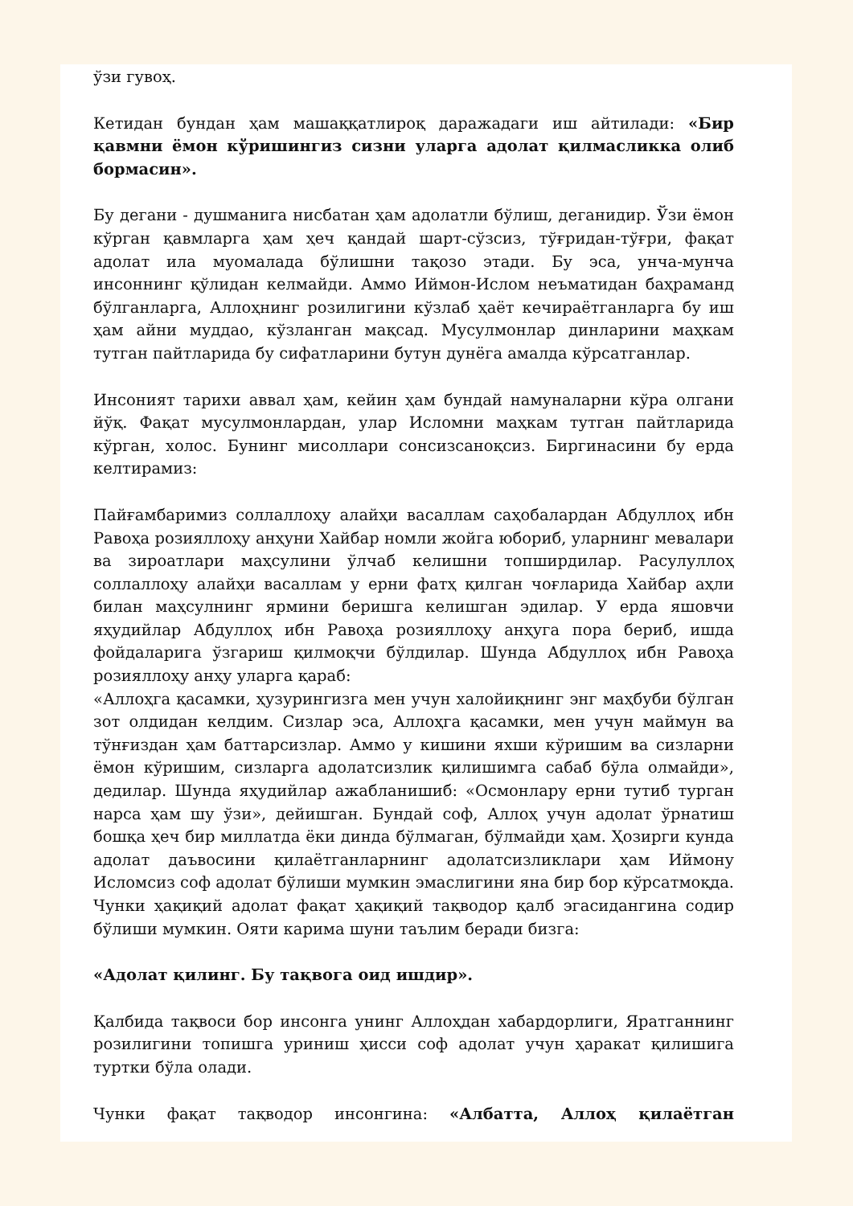ўзи гувоҳ.
Кетидан бундан ҳам машаққатлироқ даражадаги иш айтилади: «Бир қавмни ёмон кўришингиз сизни уларга адолат қилмасликка олиб бормасин».
Бу дегани - душманига нисбатан ҳам адолатли бўлиш, деганидир. Ўзи ёмон кўрган қавмларга ҳам ҳеч қандай шарт-сўзсиз, тўғридан-тўғри, фақат адолат ила муомалада бўлишни тақозо этади. Бу эса, унча-мунча инсоннинг қўлидан келмайди. Аммо Иймон-Ислом неъматидан баҳраманд бўлганларга, Аллоҳнинг розилигини кўзлаб ҳаёт кечираётганларга бу иш ҳам айни муддао, кўзланган мақсад. Мусулмонлар динларини маҳкам тутган пайтларида бу сифатларини бутун дунёга амалда кўрсатганлар.
Инсоният тарихи аввал ҳам, кейин ҳам бундай намуналарни кўра олгани йўқ. Фақат мусулмонлардан, улар Исломни маҳкам тутган пайтларида кўрган, холос. Бунинг мисоллари сонсизсаноқсиз. Биргинасини бу ерда келтирамиз:
Пайғамбаримиз соллаллоҳу алайҳи васаллам саҳобалардан Абдуллоҳ ибн Равоҳа розияллоҳу анҳуни Хайбар номли жойга юбориб, уларнинг мевалари ва зироатлари маҳсулини ўлчаб келишни топширдилар. Расулуллоҳ соллаллоҳу алайҳи васаллам у ерни фатҳ қилган чоғларида Хайбар аҳли билан маҳсулнинг ярмини беришга келишган эдилар. У ерда яшовчи яҳудийлар Абдуллоҳ ибн Равоҳа розияллоҳу анҳуга пора бериб, ишда фойдаларига ўзгариш қилмоқчи бўлдилар. Шунда Абдуллоҳ ибн Равоҳа розияллоҳу анҳу уларга қараб:
«Аллоҳга қасамки, ҳузурингизга мен учун халойиқнинг энг маҳбуби бўлган зот олдидан келдим. Сизлар эса, Аллоҳга қасамки, мен учун маймун ва тўнғиздан ҳам баттарсизлар. Аммо у кишини яхши кўришим ва сизларни ёмон кўришим, сизларга адолатсизлик қилишимга сабаб бўла олмайди», дедилар. Шунда яҳудийлар ажабланишиб: «Осмонлару ерни тутиб турган нарса ҳам шу ўзи», дейишган. Бундай соф, Аллоҳ учун адолат ўрнатиш бошқа ҳеч бир миллатда ёки динда бўлмаган, бўлмайди ҳам. Ҳозирги кунда адолат даъвосини қилаётганларнинг адолатсизликлари ҳам Иймону Исломсиз соф адолат бўлиши мумкин эмаслигини яна бир бор кўрсатмоқда. Чунки ҳақиқий адолат фақат ҳақиқий тақводор қалб эгасидангина содир бўлиши мумкин. Ояти карима шуни таълим беради бизга:
«Адолат қилинг. Бу тақвога оид ишдир».
Қалбида тақвоси бор инсонга унинг Аллоҳдан хабардорлиги, Яратганнинг розилигини топишга уриниш ҳисси соф адолат учун ҳаракат қилишига туртки бўла олади.
Чунки фақат тақводор инсонгина: «Албатта, Аллоҳ қилаётган